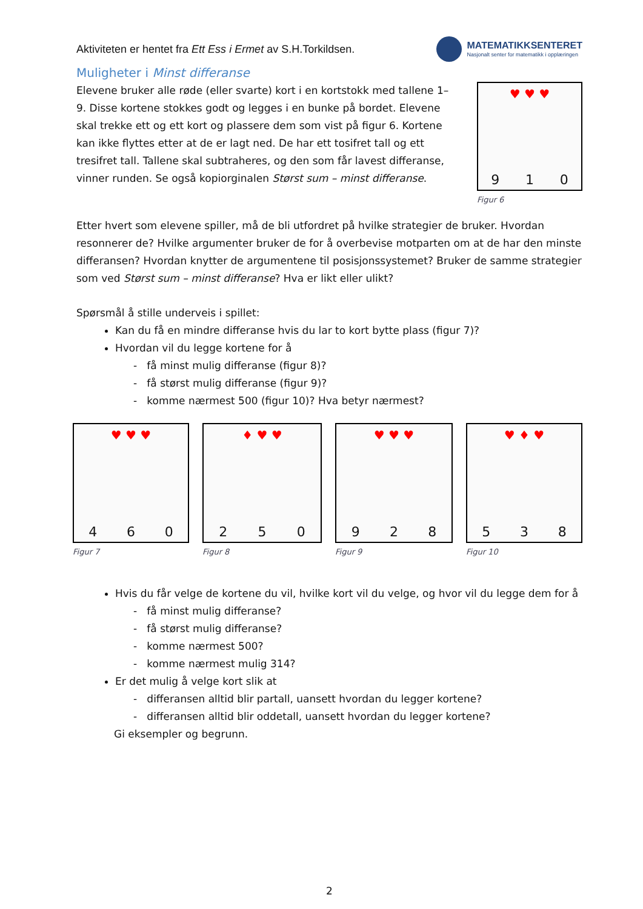Aktiviteten er hentet fra Ett Ess i Ermet av S.H.Torkildsen.
MATEMATIKKSENTERET
Nasjonalt senter for matematikk i opplæringen
Muligheter i Minst differanse
Elevene bruker alle røde (eller svarte) kort i en kortstokk med tallene 1–9. Disse kortene stokkes godt og legges i en bunke på bordet. Elevene skal trekke ett og ett kort og plassere dem som vist på figur 6. Kortene kan ikke flyttes etter at de er lagt ned. De har ett tosifret tall og ett tresifret tall. Tallene skal subtraheres, og den som får lavest differanse, vinner runden. Se også kopiorginalen Størst sum – minst differanse.
♥ ♥ ♥
9 1 0
Figur 6
Etter hvert som elevene spiller, må de bli utfordret på hvilke strategier de bruker. Hvordan resonnerer de? Hvilke argumenter bruker de for å overbevise motparten om at de har den minste differansen? Hvordan knytter de argumentene til posisjonssystemet? Bruker de samme strategier som ved Størst sum – minst differanse? Hva er likt eller ulikt?
Spørsmål å stille underveis i spillet:
Kan du få en mindre differanse hvis du lar to kort bytte plass (figur 7)?
Hvordan vil du legge kortene for å
- få minst mulig differanse (figur 8)?
- få størst mulig differanse (figur 9)?
- komme nærmest 500 (figur 10)? Hva betyr nærmest?
♥ ♥ ♥
4 6 0
Figur 7
♦ ♥ ♥
2 5 0
Figur 8
♥ ♥ ♥
9 2 8
Figur 9
♥ ♦ ♥
5 3 8
Figur 10
Hvis du får velge de kortene du vil, hvilke kort vil du velge, og hvor vil du legge dem for å
- få minst mulig differanse?
- få størst mulig differanse?
- komme nærmest 500?
- komme nærmest mulig 314?
Er det mulig å velge kort slik at
- differansen alltid blir partall, uansett hvordan du legger kortene?
- differansen alltid blir oddetall, uansett hvordan du legger kortene?
Gi eksempler og begrunn.
2